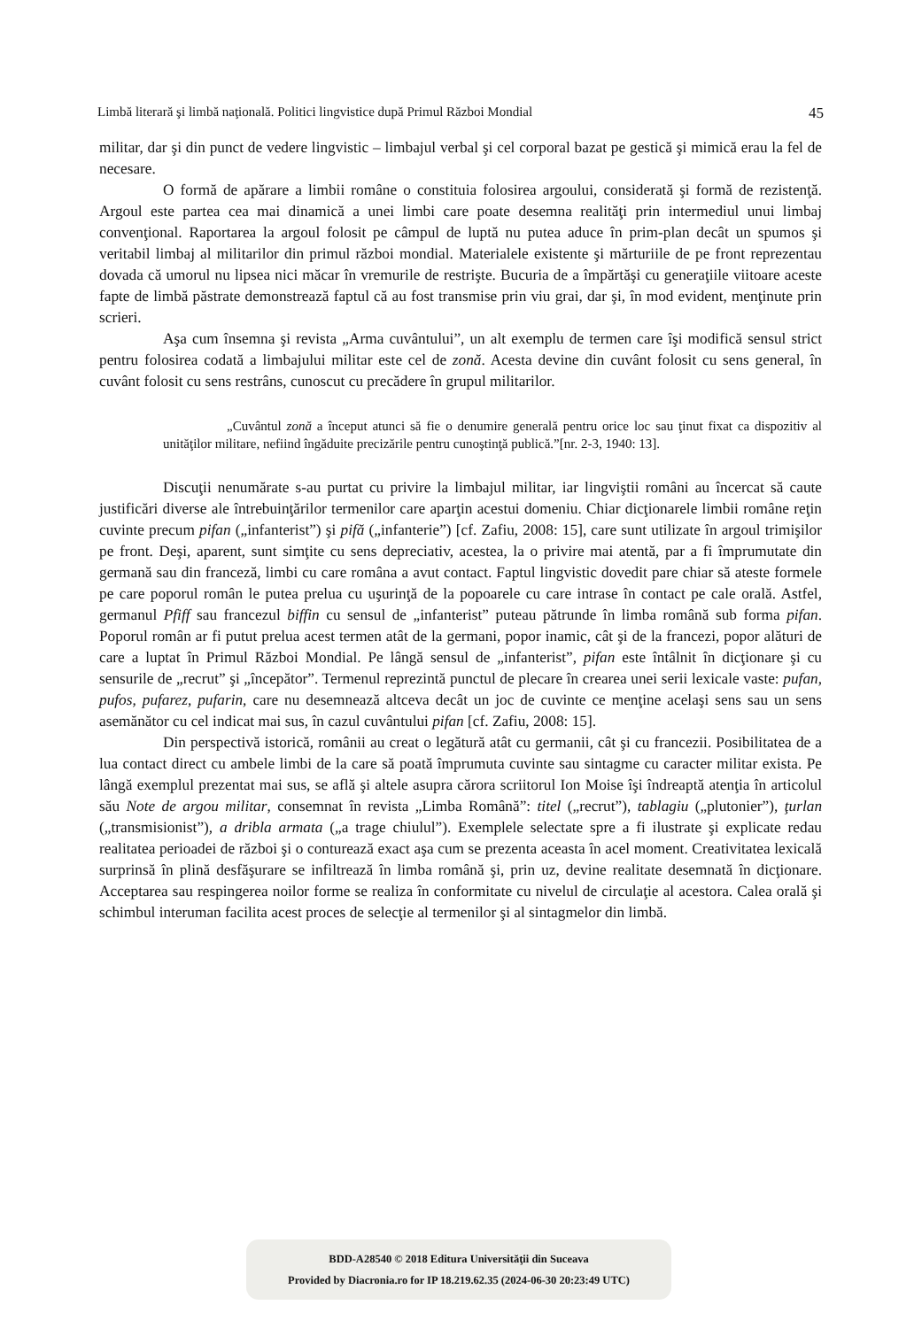Limbă literară şi limbă naţională. Politici lingvistice după Primul Război Mondial 45
militar, dar şi din punct de vedere lingvistic – limbajul verbal şi cel corporal bazat pe gestică şi mimică erau la fel de necesare.
O formă de apărare a limbii române o constituia folosirea argoului, considerată şi formă de rezistenţă. Argoul este partea cea mai dinamică a unei limbi care poate desemna realităţi prin intermediul unui limbaj convenţional. Raportarea la argoul folosit pe câmpul de luptă nu putea aduce în prim-plan decât un spumos şi veritabil limbaj al militarilor din primul război mondial. Materialele existente şi mărturiile de pe front reprezentau dovada că umorul nu lipsea nici măcar în vremurile de restrişte. Bucuria de a împărtăşi cu generaţiile viitoare aceste fapte de limbă păstrate demonstrează faptul că au fost transmise prin viu grai, dar şi, în mod evident, menţinute prin scrieri.
Aşa cum însemna şi revista „Arma cuvântului”, un alt exemplu de termen care îşi modifică sensul strict pentru folosirea codată a limbajului militar este cel de zonă. Acesta devine din cuvânt folosit cu sens general, în cuvânt folosit cu sens restrâns, cunoscut cu precădere în grupul militarilor.
„Cuvântul zonă a început atunci să fie o denumire generală pentru orice loc sau ţinut fixat ca dispozitiv al unităţilor militare, nefiind îngăduite precizările pentru cunoştinţă publică.”[nr. 2-3, 1940: 13].
Discuţii nenumărate s-au purtat cu privire la limbajul militar, iar lingviştii români au încercat să caute justificări diverse ale întrebuinţărilor termenilor care aparţin acestui domeniu. Chiar dicţionarele limbii române reţin cuvinte precum pifan („infanterist”) şi pifă („infanterie”) [cf. Zafiu, 2008: 15], care sunt utilizate în argoul trimişilor pe front. Deşi, aparent, sunt simţite cu sens depreciativ, acestea, la o privire mai atentă, par a fi împrumutate din germană sau din franceză, limbi cu care româna a avut contact. Faptul lingvistic dovedit pare chiar să ateste formele pe care poporul român le putea prelua cu uşurinţă de la popoarele cu care intrase în contact pe cale orală. Astfel, germanul Pfiff sau francezul biffin cu sensul de „infanterist” puteau pătrunde în limba română sub forma pifan. Poporul român ar fi putut prelua acest termen atât de la germani, popor inamic, cât şi de la francezi, popor alături de care a luptat în Primul Război Mondial. Pe lângă sensul de „infanterist”, pifan este întâlnit în dicţionare şi cu sensurile de „recrut” şi „începător”. Termenul reprezintă punctul de plecare în crearea unei serii lexicale vaste: pufan, pufos, pufarez, pufarin, care nu desemnează altceva decât un joc de cuvinte ce menţine acelaşi sens sau un sens asemănător cu cel indicat mai sus, în cazul cuvântului pifan [cf. Zafiu, 2008: 15].
Din perspectivă istorică, românii au creat o legătură atât cu germanii, cât şi cu francezii. Posibilitatea de a lua contact direct cu ambele limbi de la care să poată împrumuta cuvinte sau sintagme cu caracter militar exista. Pe lângă exemplul prezentat mai sus, se află şi altele asupra cărora scriitorul Ion Moise îşi îndreaptă atenţia în articolul său Note de argou militar, consemnat în revista „Limba Română”: titel („recrut”), tablagiu („plutonier”), ţurlan („transmisionist”), a dribla armata („a trage chiulul”). Exemplele selectate spre a fi ilustrate şi explicate redau realitatea perioadei de război şi o conturează exact aşa cum se prezenta aceasta în acel moment. Creativitatea lexicală surprinsă în plină desfăşurare se infiltrează în limba română şi, prin uz, devine realitate desemnată în dicţionare. Acceptarea sau respingerea noilor forme se realiza în conformitate cu nivelul de circulaţie al acestora. Calea orală şi schimbul interuman facilita acest proces de selecţie al termenilor şi al sintagmelor din limbă.
BDD-A28540 © 2018 Editura Universităţii din Suceava
Provided by Diacronia.ro for IP 18.219.62.35 (2024-06-30 20:23:49 UTC)